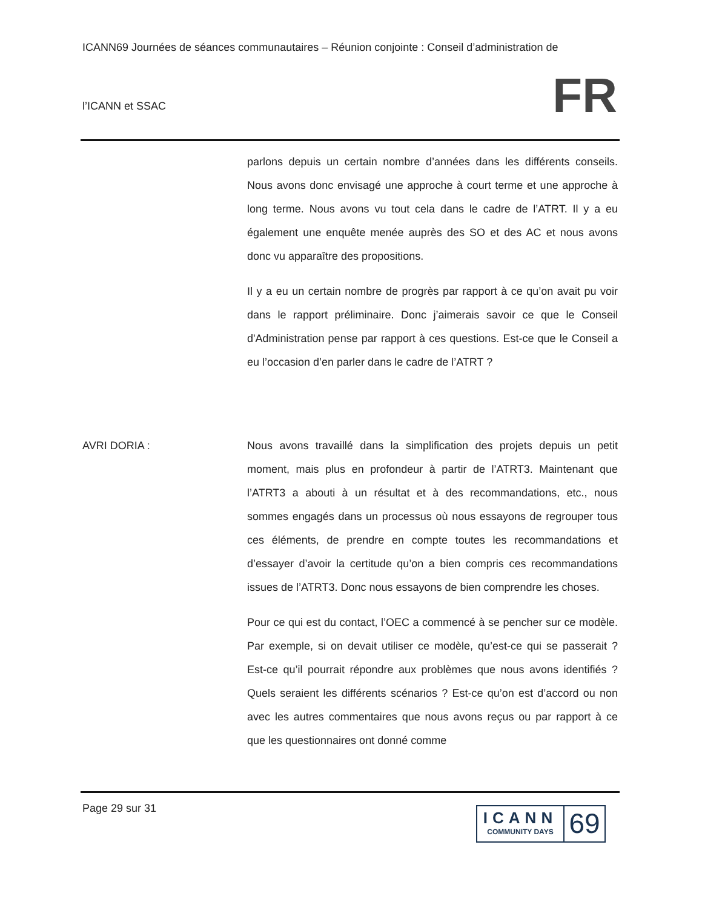ICANN69 Journées de séances communautaires – Réunion conjointe : Conseil d’administration de
l’ICANN et SSAC
FR
parlons depuis un certain nombre d’années dans les différents conseils. Nous avons donc envisagé une approche à court terme et une approche à long terme. Nous avons vu tout cela dans le cadre de l’ATRT. Il y a eu également une enquête menée auprès des SO et des AC et nous avons donc vu apparaître des propositions.
Il y a eu un certain nombre de progrès par rapport à ce qu’on avait pu voir dans le rapport préliminaire. Donc j’aimerais savoir ce que le Conseil d'Administration pense par rapport à ces questions. Est-ce que le Conseil a eu l’occasion d’en parler dans le cadre de l’ATRT ?
AVRI DORIA : Nous avons travaillé dans la simplification des projets depuis un petit moment, mais plus en profondeur à partir de l’ATRT3. Maintenant que l’ATRT3 a abouti à un résultat et à des recommandations, etc., nous sommes engagés dans un processus où nous essayons de regrouper tous ces éléments, de prendre en compte toutes les recommandations et d’essayer d’avoir la certitude qu’on a bien compris ces recommandations issues de l’ATRT3. Donc nous essayons de bien comprendre les choses.
Pour ce qui est du contact, l’OEC a commencé à se pencher sur ce modèle. Par exemple, si on devait utiliser ce modèle, qu’est-ce qui se passerait ? Est-ce qu’il pourrait répondre aux problèmes que nous avons identifiés ? Quels seraient les différents scénarios ? Est-ce qu’on est d’accord ou non avec les autres commentaires que nous avons reçus ou par rapport à ce que les questionnaires ont donné comme
Page 29 sur 31
ICANN
COMMUNITY DAYS
69